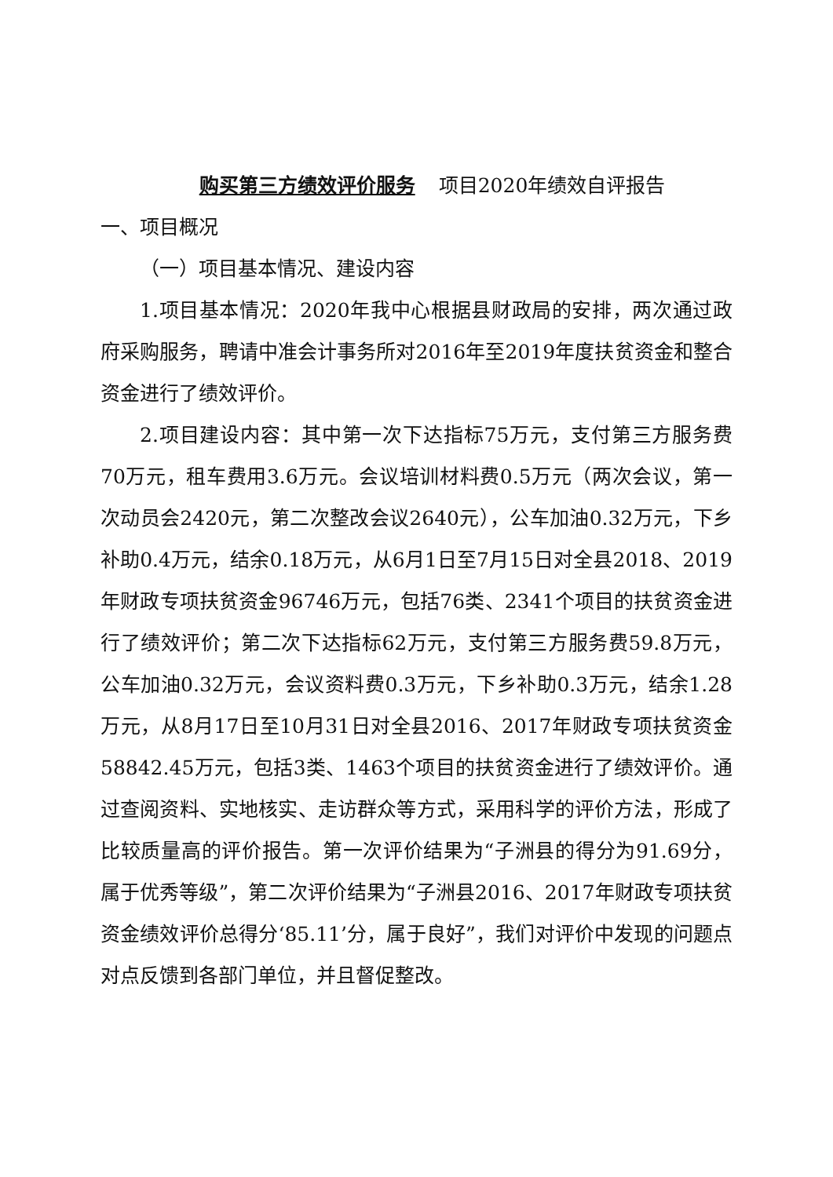购买第三方绩效评价服务 项目2020年绩效自评报告
一、项目概况
（一）项目基本情况、建设内容
1.项目基本情况：2020年我中心根据县财政局的安排，两次通过政府采购服务，聘请中准会计事务所对2016年至2019年度扶贫资金和整合资金进行了绩效评价。
2.项目建设内容：其中第一次下达指标75万元，支付第三方服务费70万元，租车费用3.6万元。会议培训材料费0.5万元（两次会议，第一次动员会2420元，第二次整改会议2640元），公车加油0.32万元，下乡补助0.4万元，结余0.18万元，从6月1日至7月15日对全县2018、2019年财政专项扶贫资金96746万元，包括76类、2341个项目的扶贫资金进行了绩效评价；第二次下达指标62万元，支付第三方服务费59.8万元，公车加油0.32万元，会议资料费0.3万元，下乡补助0.3万元，结余1.28万元，从8月17日至10月31日对全县2016、2017年财政专项扶贫资金58842.45万元，包括3类、1463个项目的扶贫资金进行了绩效评价。通过查阅资料、实地核实、走访群众等方式，采用科学的评价方法，形成了比较质量高的评价报告。第一次评价结果为“子洲县的得分为91.69分，属于优秀等级”，第二次评价结果为“子洲县2016、2017年财政专项扶贫资金绩效评价总得分‘85.11’分，属于良好”，我们对评价中发现的问题点对点反馈到各部门单位，并且督促整改。